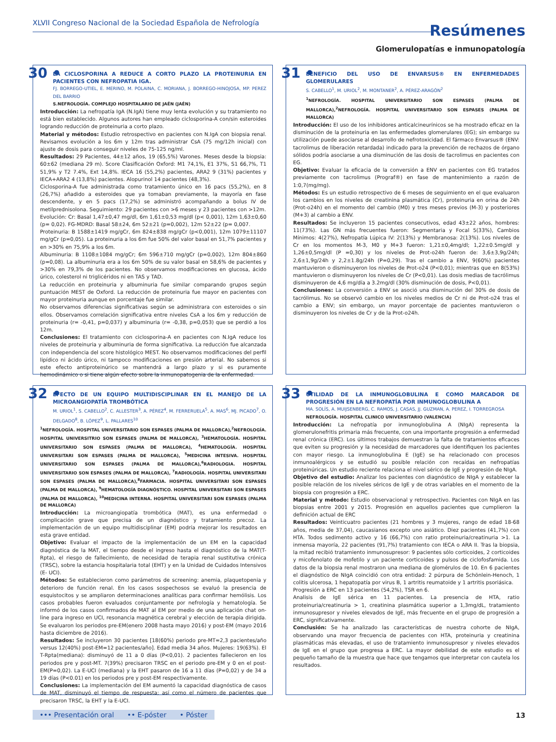XLVII Congreso Nacional de la Sociedad Española de Nefrología
Resúmenes
Glomerulopatías e inmunopatología
30 •
LA CICLOSPORINA A REDUCE A CORTO PLAZO LA PROTEINURIA EN PACIENTES CON NEFROPATIA IGA.
FJ. BORREGO-UTIEL, E. MERINO, M. POLAINA, C. MORIANA, J. BORREGO-HINOJOSA, MP. PEREZ DEL BARRIO
S.NEFROLOGÍA. COMPLEJO HOSPITALARIO DE JAÉN (JAÉN)
Introducción: La nefropatía IgA (N.IgA) tiene muy lenta evolución y su tratamiento no está bien establecido. Algunos autores han empleado ciclosporina-A con/sin esteroides logrando reducción de proteinuria a corto plazo.
Material y métodos: Estudio retrospectivo en pacientes con N.IgA con biopsia renal. Revisamos evolución a los 6m y 12m tras administrar CsA (75 mg/12h inicial) con ajuste de dosis para conseguir niveles de 75-125 ng/ml.
Resultados: 29 Pacientes, 44±12 años, 19 (65,5%) Varones. Meses desde la biopsia: 60±62 (mediana 29 m). Score Clasificación Oxford: M1 74,1%, E1 37%, S1 66,7%, T1 51,9% y T2 7.4%, Ext 14,8%. IECA 16 (55,2%) pacientes, ARA2 9 (31%) pacientes y IECA+ARA2 4 (13,8%) pacientes. Alopurinol 14 pacientes (48,3%).
Ciclosporina-A fue administrada como tratamiento único en 16 pacs (55,2%), en 8 (26,7%) añadido a esteroides que ya tomaban previamente, la mayoría en fase descendente, y en 5 pacs (17,2%) se administró acompañando a bolus IV de metilprednisolona. Seguimiento: 29 pacientes con >6 meses y 23 pacientes con >12m.
Evolución: Cr: Basal 1,47±0,47 mg/dl, 6m 1,61±0,53 mg/dl (p< 0,001), 12m 1,63±0,60 (p= 0,02). FG-MDRD: Basal 58±24, 6m 52±21 (p=0,002), 12m 52±22 (p= 0,007.
Proteinuria: B 1588±1419 mg/gCr, 6m 824±838 mg/gCr (p<0,001), 12m 1079±11107 mg/gCr (p=0,05). La proteinuria a los 6m fue 50% del valor basal en 51,7% pacientes y en >30% en 75,9% a los 6m.
Albuminuria: B 1108±1084 mg/gCr; 6m 596±710 mg/gCr (p=0,002), 12m 804±860 (p=0,08). La albuminuria era a los 6m 50% de su valor basal en 58,6% de pacientes y >30% en 79,3% de los pacientes. No observamos modificaciones en glucosa, ácido úrico, colesterol ni triglicéridos ni en TAS y TAD.
La reducción en proteinuria y albuminuria fue similar comparando grupos según puntuación MEST de Oxford. La reducción de proteinuria fue mayor en pacientes con mayor proteinuria aunque en porcentaje fue similar.
No observamos diferencias significativas según se administrara con esteroides o sin ellos. Observamos correlación significativa entre niveles CsA a los 6m y reducción de proteinuria (r= -0,41, p=0,037) y albuminuria (r= -0,38, p=0,053) que se perdió a los 12m.
Conclusiones: El tratamiento con ciclosporina-A en pacientes con N.IgA reduce los niveles de proteinuria y albuminuria de forma significativa. La reducción fue alcanzada con independencia del score histológico MEST. No observamos modificaciones del perfil lipídico ni ácido úrico, ni tampoco modificaciones en presión arterial. No sabemos si este efecto antiproteinúrico se mantendrá a largo plazo y si es puramente hemodinámico o si tiene algún efecto sobre la inmunopatogenia de la enfermedad.
31 •
BENEFICIO DEL USO DE ENVARSUS® EN ENFERMEDADES GLOMERULARES
S. CABELLO<sup>1</sup>, M. URIOL<sup>2</sup>, M. MONTANER<sup>2</sup>, A. PÉREZ-ARAGÓN<sup>2</sup>
<sup>1</sup> NEFROLOGÍA. HOSPITAL UNIVERSITARIO SON ESPASES (PALMA DE MALLORCA),<sup>2</sup>NEFROLOGÍA. HOSPITAL UNIVERSITARIO SON ESPASES (PALMA DE MALLORCA)
Introducción: El uso de los inhibidores anticalcineurínicos se ha mostrado eficaz en la disminución de la proteinuria en las enfermedades glomerulares (EG); sin embargo su utilización puede asociarse al desarrollo de nefrotoxicidad. El fármaco Envarsus® (ENV: tacrolimus de liberación retardada) indicado para la prevención de rechazos de órgano sólidos podría asociarse a una disminución de las dosis de tacrolimus en pacientes con EG.
Objetivo: Evaluar la eficacia de la conversión a ENV en pacientes con EG tratados previamente con tacrolimus (Prograf®) en fase de mantenimiento a razón de 1:0,7(mg/mg).
Métodos: Es un estudio retrospectivo de 6 meses de seguimiento en el que evaluaron los cambios en los niveles de creatinina plasmática (Cr), proteinuria en orina de 24h (Prot-o24h) en el momento del cambio (M0) y tres meses previos (M-3) y posteriores (M+3) al cambio a ENV.
Resultados: Se incluyeron 15 pacientes consecutivos, edad 43±22 años, hombres: 11(73%). Las GN más frecuentes fueron: Segmentaria y Focal 5(33%), Cambios Mínimos: 4(27%), Nefropatía Lúpica IV: 2(13%) y Membranosa: 2(13%). Los niveles de Cr en los momentos M-3, M0 y M+3 fueron: 1,21±0,4mg/dl; 1,22±0.5mg/dl y 1,26±0,5mg/dl (P =0,30) y los niveles de Prot-o24h fueron de: 3,6±3,9g/24h; 2,6±1,9g/24h y 2,2±1.8g/24h (P=0,29). Tras el cambio a ENV, 9(60%) pacientes mantuvieron o disminuyeron los niveles de Prot-o24 (P<0,01); mientras que en 8(53%) mantuvieron o disminuyeron los niveles de Cr (P<0,01). Las dosis medias de tacrólimus disminuyeron de 4,6 mg/día a 3.2mg/dl (30% disminución de dosis, P<0,01).
Conclusiones: La conversión a ENV se asoció una disminución del 30% de dosis de tacrólimus. No se observó cambio en los niveles medios de Cr ni de Prot-o24 tras el cambio a ENV; sin embargo, un mayor porcentaje de pacientes mantuvieron o disminuyeron los niveles de Cr y de la Prot-o24h.
32 •
EFECTO DE UN EQUIPO MULTIDISCIPLINAR EN EL MANEJO DE LA MICROANGIOPATÍA TROMBÓTICA
M. URIOL<sup>1</sup>, S. CABELLO<sup>2</sup>, C. ALLESTER<sup>3</sup>, A. PÉREZ<sup>4</sup>, M. FERRERUELA<sup>5</sup>, A. MAS<sup>6</sup>, MJ. PICADO<sup>7</sup>, O. DELGADO<sup>8</sup>, B. LÓPEZ<sup>9</sup>, L. PALLARES<sup>10</sup>
<sup>1</sup> NEFROLOGÍA. HOSPITAL UNIVERSITARIO SON ESPASES (PALMA DE MALLORCA),<sup>2</sup>NEFROLOGÍA. HOSPITAL UNIVERSITRIO SON ESPASES (PALMA DE MALLORCA), <sup>3</sup>HEMATOLOGÍA. HOSPITAL UNIVERSITARIO SON ESPASES (PALMA DE MALLORCA), <sup>4</sup>HEMATOLOGÍA. HOSPITAL UNIVERSITARI SON ESPASES (PALMA DE MALLORCA), <sup>5</sup>MEDICINA INTESIVA. HOSPITAL UNIVERSITARIO SON ESPASES (PALMA DE MALLORCA),<sup>6</sup>RADIOLOGIA. HOSPITAL UNIVERSITARIO SON ESPASES (PALMA DE MALLORCA), <sup>7</sup>RADIOLOGÍA. HOSPITAL UNIVERSITARI SON ESPASES (PALMA DE MALLORCA),<sup>8</sup>FARMACIA. HOSPITAL UNIVERSITARI SON ESPASES (PALMA DE MALLORCA), <sup>9</sup>HEMATOLOGÍA DIAGNÓSTICO. HOSPITAL UNIVERSITARI SON ESPASES (PALMA DE MALLORCA), <sup>10</sup>MEDICINA INTERNA. HOSPITAL UNIVERSITARI SON ESPASES (PALMA DE MALLORCA)
Introducción: La microangiopatía trombótica (MAT), es una enfermedad o complicación grave que precisa de un diagnóstico y tratamiento precoz. La implementación de un equipo multidisciplinar (EM) podría mejorar los resultados en esta grave entidad.
Objetivo: Evaluar el impacto de la implementación de un EM en la capacidad diagnóstica de la MAT, el tiempo desde el ingreso hasta el diagnóstico de la MAT(T-Rpta), el riesgo de fallecimiento, de necesidad de terapia renal sustitutiva crónica (TRSC), sobre la estancia hospitalaria total (EHT) y en la Unidad de Cuidados Intensivos (E- UCI).
Métodos: Se establecieron como parámetros de screening: anemia, plaquetopenia y deterioro de función renal. En los casos sospechosos se evaluó la presencia de esquistocitos y se ampliaron determinaciones analíticas para confirmar hemólisis. Los casos probables fueron evaluados conjuntamente por nefrología y hematología. Se informó de los casos confirmados de MAT al EM por medio de una aplicación chat on-line para ingreso en UCI, resonancia magnética cerebral y elección de terapia dirigida. Se evaluaron los periodos pre-EM(enero 2008 hasta mayo 2016) y post-EM (mayo 2016 hasta diciembre de 2016).
Resultados: Se incluyeron 30 pacientes [18(60%) periodo pre-MT=2,3 pacientes/año versus 12(40%) post-EM=12 pacientes/año]. Edad media 34 años. Mujeres: 19(63%). El T-Rpta(mediana): disminuyó de 11 a 0 días (P<0,01). 2 pacientes fallecieron en los periodos pre y post-MT. 7(39%) precisaron TRSC en el periodo pre-EM y 0 en el post-EM(P=0,02). La E-UCI (mediana) y la EHT pasaron de 16 a 11 días (P=0,02) y de 34 a 19 días (P<0.01) en los periodos pre y post-EM respectivamente.
Conclusiones: La implementación del EM aumentó la capacidad diagnóstica de casos de MAT, disminuyó el tiempo de respuesta; así como el número de pacientes que precisaron TRSC, la EHT y la E-UCI.
33 •
UTILIDAD DE LA INMUNOGLOBULINA E COMO MARCADOR DE PROGRESIÓN EN LA NEFROPATÍA POR INMUNOGLOBULINA A
MA. SOLÍS, A. MUIJSENBERG, C. RAMOS, J. CASAS, JJ. GUZMAN, A. PEREZ, I. TORREGROSA
NEFROLOGÍA. HOSPITAL CLINICO UNIVERSITARIO (VALENCIA)
Introducción: La nefropatía por inmunoglobulina A (NIgA) representa la glomerulonefritis primaria más frecuente, con una importante progresión a enfermedad renal crónica (ERC). Los últimos trabajos demuestran la falta de tratamientos eficaces que eviten su progresión y la necesidad de marcadores que identifiquen los pacientes con mayor riesgo. La inmunoglobulina E (IgE) se ha relacionado con procesos inmunoalérgicos y se estudió su posible relación con recaídas en nefropatías proteinúricas. Un estudio reciente relaciona el nivel sérico de IgE y progresión de NIgA.
Objetivo del estudio: Analizar los pacientes con diagnóstico de NIgA y establecer la posible relación de los niveles séricos de IgE y de otras variables en el momento de la biopsia con progresión a ERC.
Material y método: Estudio observacional y retrospectivo. Pacientes con NIgA en las biopsias entre 2001 y 2015. Progresión en aquellos pacientes que cumplieron la definición actual de ERC
Resultados: Veinticuatro pacientes (21 hombres y 3 mujeres, rango de edad 18-68 años, media de 37,04), caucasianos excepto uno asiático. Diez pacientes (41,7%) con HTA. Todos sedimento activo y 16 (66,7%) con ratio proteinuria/creatinuria >1. La inmensa mayoría, 22 pacientes (91,7%) tratamiento con IECA o ARA II. Tras la biopsia, la mitad recibió tratamiento inmunosupresor: 9 pacientes sólo corticoides, 2 corticoides y micofenolato de mofetilo y un paciente corticoides y pulsos de ciclofosfamida. Los datos de la biopsia renal mostraron una mediana de glomérulos de 10. En 6 pacientes el diagnóstico de NIgA coincidió con otra entidad: 2 púrpura de Schönlein-Henoch, 1 colitis ulcerosa, 1 hepatopatía por virus B, 1 artritis reumatoide y 1 artritis psoriásica.
Progresión a ERC en 13 pacientes (54,2%), TSR en 6.
Analisis de IgE sérica en 11 pacientes. La presencia de HTA, ratio proteinuria/creatinuria > 1, creatinina plasmática superior a 1,3mg/dL, tratamiento inmunosupresor y niveles elevados de IgE, más frecuente en el grupo de progresión a ERC, significativamente.
Conclusión: Se ha analizado las características de nuestra cohorte de NIgA, observando una mayor frecuencia de pacientes con HTA, proteinuria y creatinina plasmáticas más elevadas, el uso de tratamiento inmunosupresor y niveles elevados de IgE en el grupo que progresa a ERC. La mayor debilidad de este estudio es el pequeño tamaño de la muestra que hace que tengamos que interpretar con cautela los resultados.
••• Presentación oral •• E-póster • Póster
13